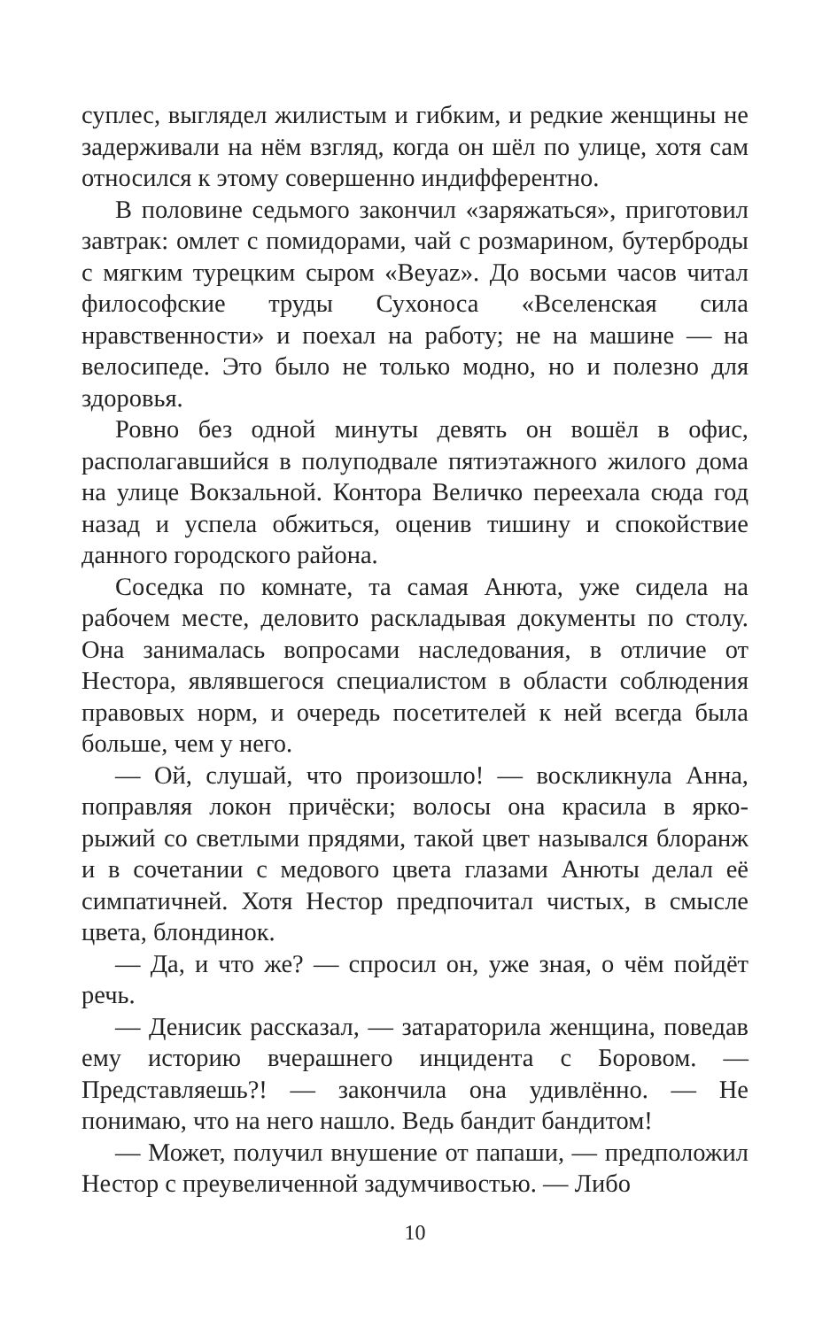суплес, выглядел жилистым и гибким, и редкие женщины не задерживали на нём взгляд, когда он шёл по улице, хотя сам относился к этому совершенно индифферентно.
В половине седьмого закончил «заряжаться», приготовил завтрак: омлет с помидорами, чай с розмарином, бутерброды с мягким турецким сыром «Beyaz». До восьми часов читал философские труды Сухоноса «Вселенская сила нравственности» и поехал на работу; не на машине — на велосипеде. Это было не только модно, но и полезно для здоровья.
Ровно без одной минуты девять он вошёл в офис, располагавшийся в полуподвале пятиэтажного жилого дома на улице Вокзальной. Контора Величко переехала сюда год назад и успела обжиться, оценив тишину и спокойствие данного городского района.
Соседка по комнате, та самая Анюта, уже сидела на рабочем месте, деловито раскладывая документы по столу. Она занималась вопросами наследования, в отличие от Нестора, являвшегося специалистом в области соблюдения правовых норм, и очередь посетителей к ней всегда была больше, чем у него.
— Ой, слушай, что произошло! — воскликнула Анна, поправляя локон причёски; волосы она красила в ярко-рыжий со светлыми прядями, такой цвет назывался блоранж и в сочетании с медового цвета глазами Анюты делал её симпатичней. Хотя Нестор предпочитал чистых, в смысле цвета, блондинок.
— Да, и что же? — спросил он, уже зная, о чём пойдёт речь.
— Денисик рассказал, — затараторила женщина, поведав ему историю вчерашнего инцидента с Боровом. — Представляешь?! — закончила она удивлённо. — Не понимаю, что на него нашло. Ведь бандит бандитом!
— Может, получил внушение от папаши, — предположил Нестор с преувеличенной задумчивостью. — Либо
10